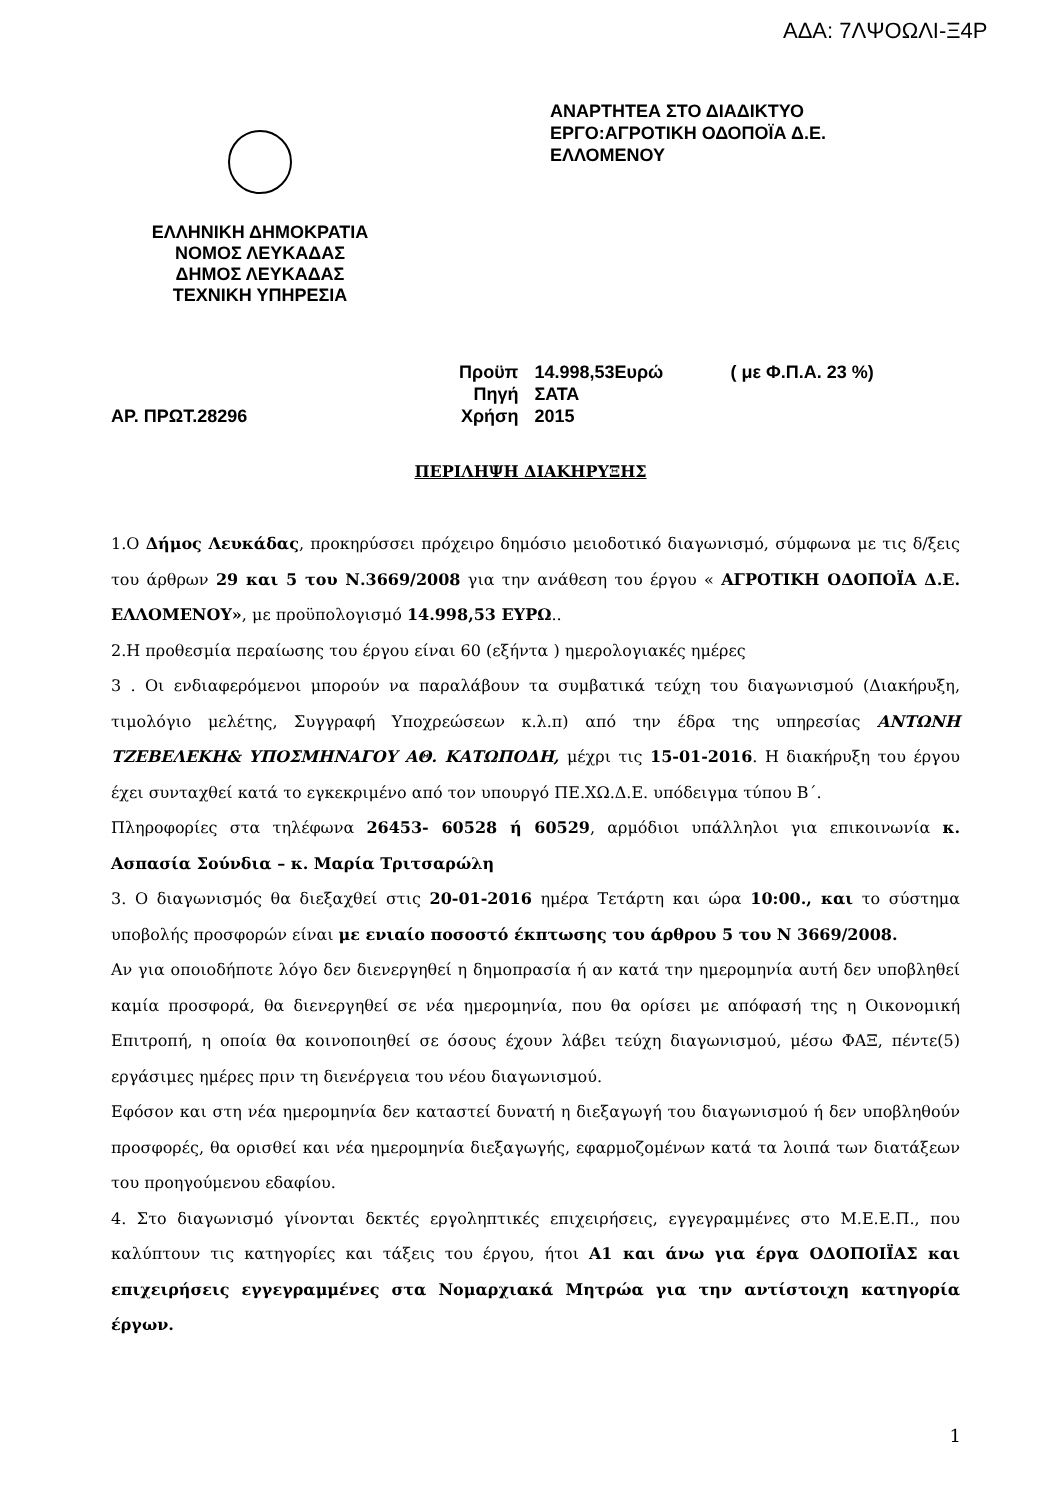ΑΔΑ: 7ΛΨΟΩΛΙ-Ξ4Ρ
ΕΛΛΗΝΙΚΗ ΔΗΜΟΚΡΑΤΙΑ
ΝΟΜΟΣ ΛΕΥΚΑΔΑΣ
ΔΗΜΟΣ ΛΕΥΚΑΔΑΣ
ΤΕΧΝΙΚΗ ΥΠΗΡΕΣΙΑ
ΑΝΑΡΤΗΤΕΑ ΣΤΟ ΔΙΑΔΙΚΤΥΟ
ΕΡΓΟ:ΑΓΡΟΤΙΚΗ ΟΔΟΠΟΪΑ Δ.Ε.
ΕΛΛΟΜΕΝΟΥ
ΑΡ. ΠΡΩΤ.28296
| Προϋπ | 14.998,53Ευρώ | ( με Φ.Π.Α. 23 %) |
| Πηγή | ΣΑΤΑ | |
| Χρήση | 2015 | |
ΠΕΡΙΛΗΨΗ ΔΙΑΚΗΡΥΞΗΣ
1.Ο Δήμος Λευκάδας, προκηρύσσει πρόχειρο δημόσιο μειοδοτικό διαγωνισμό, σύμφωνα με τις δ/ξεις του άρθρων 29 και 5 του Ν.3669/2008 για την ανάθεση του έργου « ΑΓΡΟΤΙΚΗ ΟΔΟΠΟΪΑ Δ.Ε. ΕΛΛΟΜΕΝΟΥ», με προϋπολογισμό 14.998,53 ΕΥΡΩ..
2.Η προθεσμία περαίωσης του έργου είναι 60 (εξήντα ) ημερολογιακές ημέρες
3 . Οι ενδιαφερόμενοι μπορούν να παραλάβουν τα συμβατικά τεύχη του διαγωνισμού (Διακήρυξη, τιμολόγιο μελέτης, Συγγραφή Υποχρεώσεων κ.λ.π) από την έδρα της υπηρεσίας ΑΝΤΩΝΗ ΤΖΕΒΕΛΕΚΗ& ΥΠΟΣΜΗΝΑΓΟΥ ΑΘ. ΚΑΤΩΠΟΔΗ, μέχρι τις 15-01-2016. Η διακήρυξη του έργου έχει συνταχθεί κατά το εγκεκριμένο από τον υπουργό ΠΕ.ΧΩ.Δ.Ε. υπόδειγμα τύπου Β΄.
Πληροφορίες στα τηλέφωνα 26453- 60528 ή 60529, αρμόδιοι υπάλληλοι για επικοινωνία κ. Ασπασία Σούνδια – κ. Μαρία Τριτσαρώλη
3. Ο διαγωνισμός θα διεξαχθεί στις 20-01-2016 ημέρα Τετάρτη και ώρα 10:00., και το σύστημα υποβολής προσφορών είναι με ενιαίο ποσοστό έκπτωσης του άρθρου 5 του Ν 3669/2008.
Αν για οποιοδήποτε λόγο δεν διενεργηθεί η δημοπρασία ή αν κατά την ημερομηνία αυτή δεν υποβληθεί καμία προσφορά, θα διενεργηθεί σε νέα ημερομηνία, που θα ορίσει με απόφασή της η Οικονομική Επιτροπή, η οποία θα κοινοποιηθεί σε όσους έχουν λάβει τεύχη διαγωνισμού, μέσω ΦΑΞ, πέντε(5) εργάσιμες ημέρες πριν τη διενέργεια του νέου διαγωνισμού.
Εφόσον και στη νέα ημερομηνία δεν καταστεί δυνατή η διεξαγωγή του διαγωνισμού ή δεν υποβληθούν προσφορές, θα ορισθεί και νέα ημερομηνία διεξαγωγής, εφαρμοζομένων κατά τα λοιπά των διατάξεων του προηγούμενου εδαφίου.
4. Στο διαγωνισμό γίνονται δεκτές εργοληπτικές επιχειρήσεις, εγγεγραμμένες στο Μ.Ε.Ε.Π., που καλύπτουν τις κατηγορίες και τάξεις του έργου, ήτοι Α1 και άνω για έργα ΟΔΟΠΟΙΪΑΣ και επιχειρήσεις εγγεγραμμένες στα Νομαρχιακά Μητρώα για την αντίστοιχη κατηγορία έργων.
1